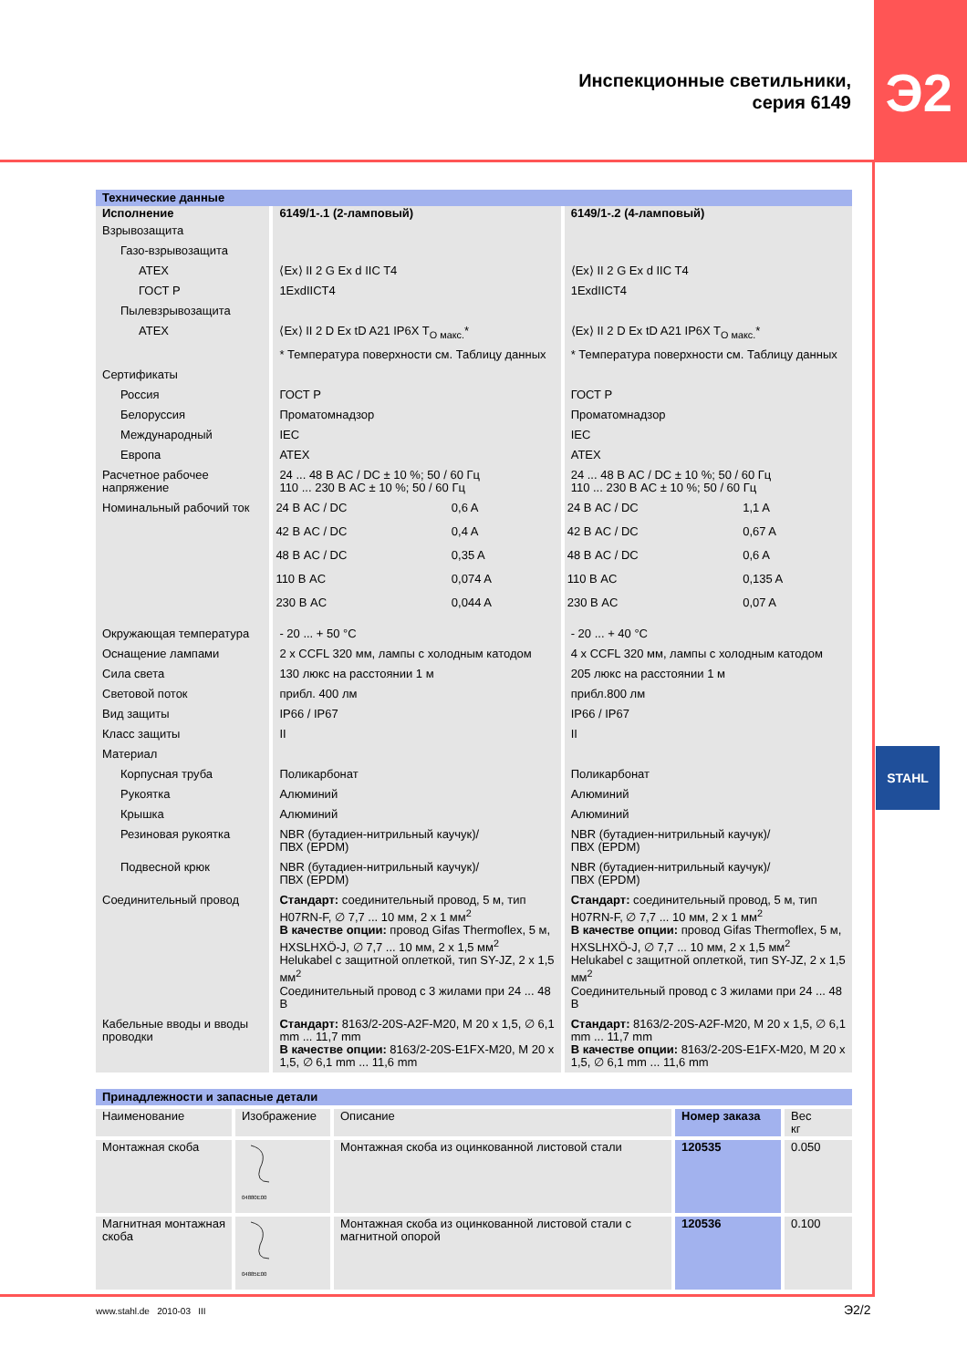Э2
STAHL
Инспекционные светильники,
серия 6149
| Технические данные | | |
| Исполнение | 6149/1-.1 (2-ламповый) | 6149/1-.2 (4-ламповый) |
| Взрывозащита | | |
| Газо-взрывозащита | | |
| ATEX | ⟨Ex⟩ II 2 G Ex d IIC T4 | ⟨Ex⟩ II 2 G Ex d IIC T4 |
| ГОСТ Р | 1ExdIICT4 | 1ExdIICT4 |
| Пылевзрывозащита | | |
| ATEX | ⟨Ex⟩ II 2 D Ex tD A21 IP6X T<sub>O макс.</sub>* | ⟨Ex⟩ II 2 D Ex tD A21 IP6X T<sub>O макс.</sub>* |
| | * Температура поверхности см. Таблицу данных | * Температура поверхности см. Таблицу данных |
| Сертификаты | | |
| Россия | ГОСТ Р | ГОСТ Р |
| Белоруссия | Проматомнадзор | Проматомнадзор |
| Международный | IEC | IEC |
| Европа | ATEX | ATEX |
| Расчетное рабочее напряжение | 24 ... 48 В AC / DC ± 10 %; 50 / 60 Гц 110 ... 230 В AC ± 10 %; 50 / 60 Гц | 24 ... 48 В AC / DC ± 10 %; 50 / 60 Гц 110 ... 230 В AC ± 10 %; 50 / 60 Гц |
| Номинальный рабочий ток | / 24 В AC / DC / 0,6 A / / 42 В AC / DC / 0,4 A / / 48 В AC / DC / 0,35 A / / 110 В AC / 0,074 A / / 230 В AC / 0,044 A / | / 24 В AC / DC / 1,1 A / / 42 В AC / DC / 0,67 A / / 48 В AC / DC / 0,6 A / / 110 В AC / 0,135 A / / 230 В AC / 0,07 A / |
| Окружающая температура | - 20 ... + 50 °C | - 20 ... + 40 °C |
| Оснащение лампами | 2 x CCFL 320 мм, лампы с холодным катодом | 4 x CCFL 320 мм, лампы с холодным катодом |
| Сила света | 130 люкс на расстоянии 1 м | 205 люкс на расстоянии 1 м |
| Световой поток | прибл. 400 лм | прибл.800 лм |
| Вид защиты | IP66 / IP67 | IP66 / IP67 |
| Класс защиты | II | II |
| Материал | | |
| Корпусная труба | Поликарбонат | Поликарбонат |
| Рукоятка | Алюминий | Алюминий |
| Крышка | Алюминий | Алюминий |
| Резиновая рукоятка | NBR (бутадиен-нитрильный каучук)/ ПВХ (EPDM) | NBR (бутадиен-нитрильный каучук)/ ПВХ (EPDM) |
| Подвесной крюк | NBR (бутадиен-нитрильный каучук)/ ПВХ (EPDM) | NBR (бутадиен-нитрильный каучук)/ ПВХ (EPDM) |
| Соединительный провод | Стандарт: соединительный провод, 5 м, тип H07RN-F, ∅ 7,7 ... 10 мм, 2 x 1 мм<sup>2</sup> В качестве опции: провод Gifas Thermoflex, 5 м, HXSLHXÖ-J, ∅ 7,7 ... 10 мм, 2 x 1,5 мм<sup>2</sup> Helukabel с защитной оплеткой, тип SY-JZ, 2 x 1,5 мм<sup>2</sup> Соединительный провод с 3 жилами при 24 ... 48 В | Стандарт: соединительный провод, 5 м, тип H07RN-F, ∅ 7,7 ... 10 мм, 2 x 1 мм<sup>2</sup> В качестве опции: провод Gifas Thermoflex, 5 м, HXSLHXÖ-J, ∅ 7,7 ... 10 мм, 2 x 1,5 мм<sup>2</sup> Helukabel с защитной оплеткой, тип SY-JZ, 2 x 1,5 мм<sup>2</sup> Соединительный провод с 3 жилами при 24 ... 48 В |
| Кабельные вводы и вводы проводки | Стандарт: 8163/2-20S-A2F-M20, M 20 x 1,5, ∅ 6,1 mm ... 11,7 mm В качестве опции: 8163/2-20S-E1FX-M20, M 20 x 1,5, ∅ 6,1 mm ... 11,6 mm | Стандарт: 8163/2-20S-A2F-M20, M 20 x 1,5, ∅ 6,1 mm ... 11,7 mm В качестве опции: 8163/2-20S-E1FX-M20, M 20 x 1,5, ∅ 6,1 mm ... 11,6 mm |
| Принадлежности и запасные детали | | | | |
| Наименование | Изображение | Описание | Номер заказа | Вес кг |
| Монтажная скоба | 04880E00 | Монтажная скоба из оцинкованной листовой стали | 120535 | 0.050 |
| Магнитная монтажная скоба | 04885E00 | Монтажная скоба из оцинкованной листовой стали с магнитной опорой | 120536 | 0.100 |
www.stahl.de 2010-03 III Э2/2